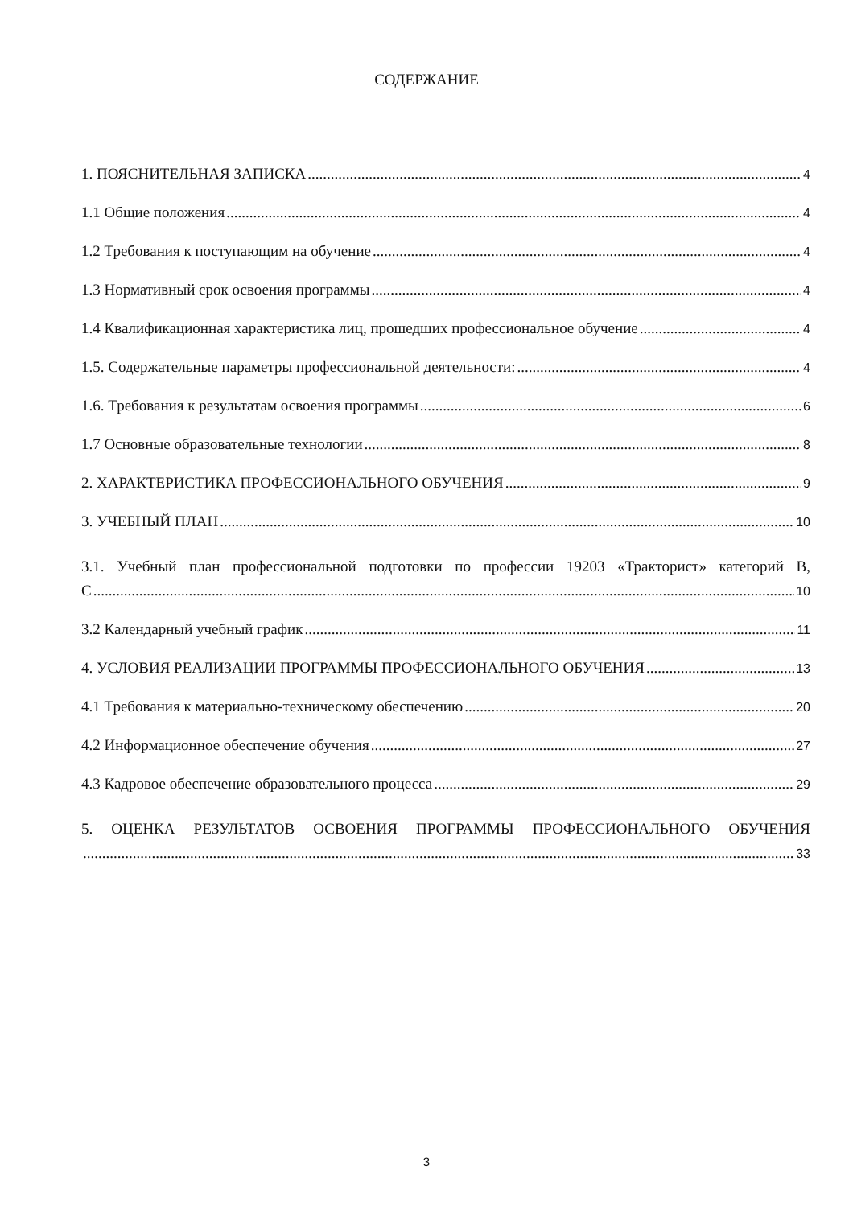СОДЕРЖАНИЕ
1. ПОЯСНИТЕЛЬНАЯ ЗАПИСКА 4
1.1 Общие положения 4
1.2 Требования к поступающим на обучение 4
1.3 Нормативный срок освоения программы 4
1.4 Квалификационная характеристика лиц, прошедших профессиональное обучение 4
1.5. Содержательные параметры профессиональной деятельности: 4
1.6. Требования к результатам освоения программы 6
1.7 Основные образовательные технологии 8
2. ХАРАКТЕРИСТИКА ПРОФЕССИОНАЛЬНОГО ОБУЧЕНИЯ 9
3. УЧЕБНЫЙ ПЛАН 10
3.1. Учебный план профессиональной подготовки по профессии 19203 «Тракторист» категорий В,
С 10
3.2 Календарный учебный график 11
4. УСЛОВИЯ РЕАЛИЗАЦИИ ПРОГРАММЫ ПРОФЕССИОНАЛЬНОГО ОБУЧЕНИЯ 13
4.1 Требования к материально-техническому обеспечению 20
4.2 Информационное обеспечение обучения 27
4.3 Кадровое обеспечение образовательного процесса 29
5. ОЦЕНКА РЕЗУЛЬТАТОВ ОСВОЕНИЯ ПРОГРАММЫ ПРОФЕССИОНАЛЬНОГО ОБУЧЕНИЯ
33
3